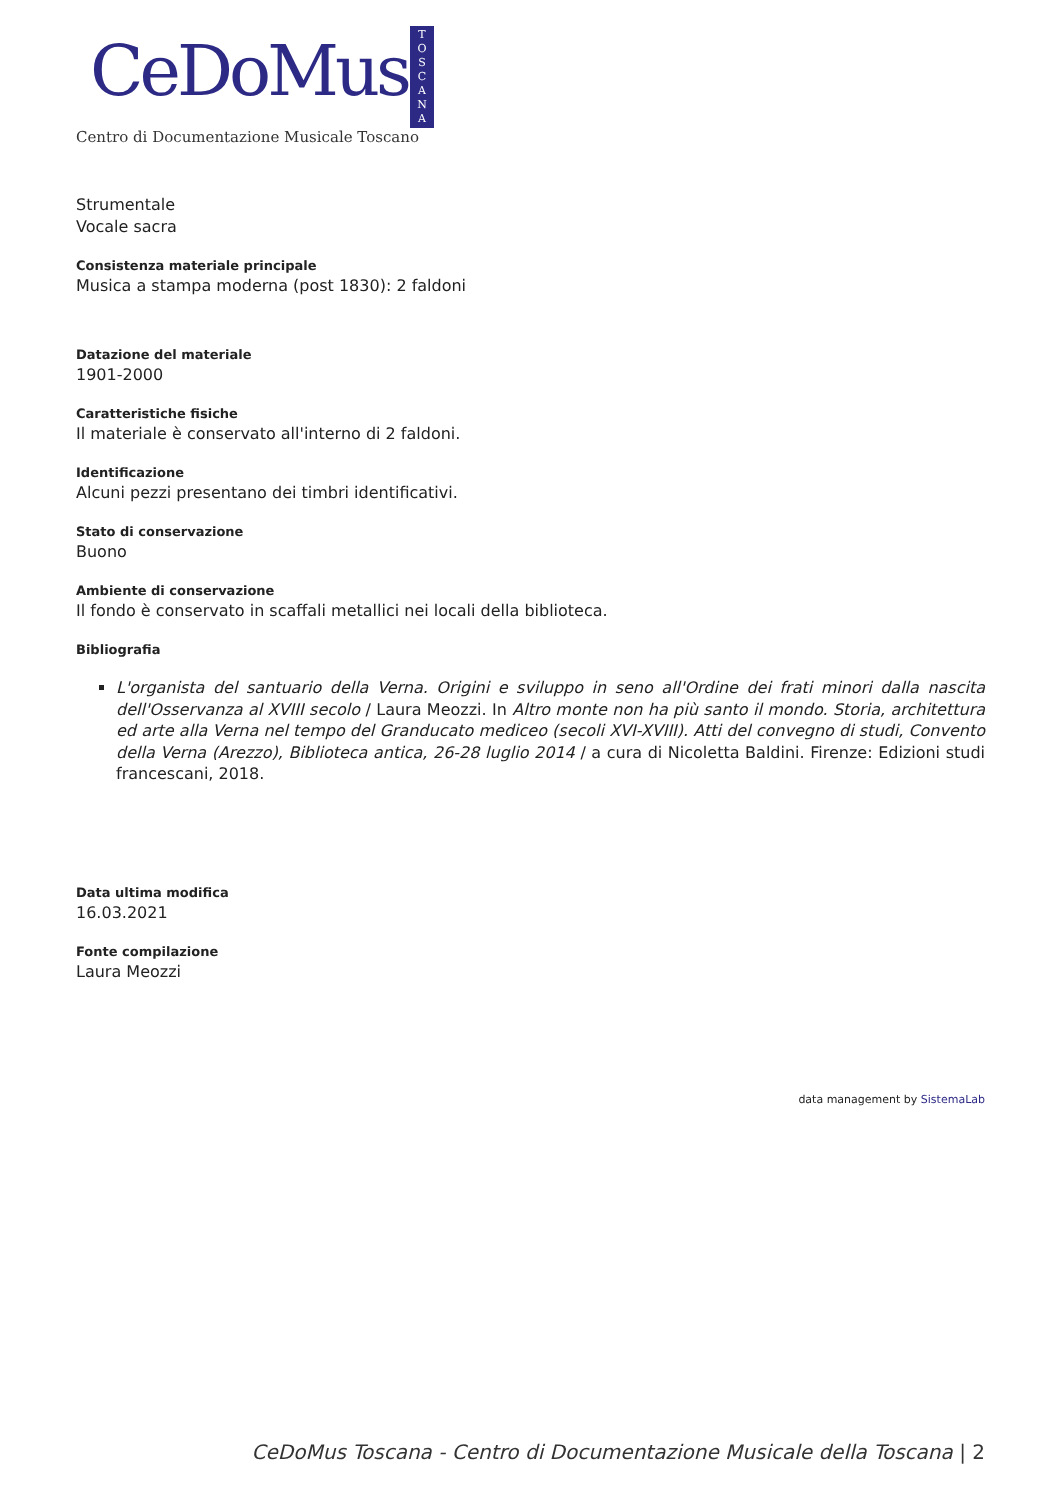CeDoMus
T
O
S
C
A
N
A
Centro di Documentazione Musicale Toscano
Strumentale
Vocale sacra
Consistenza materiale principale
Musica a stampa moderna (post 1830): 2 faldoni
Datazione del materiale
1901-2000
Caratteristiche fisiche
Il materiale è conservato all'interno di 2 faldoni.
Identificazione
Alcuni pezzi presentano dei timbri identificativi.
Stato di conservazione
Buono
Ambiente di conservazione
Il fondo è conservato in scaffali metallici nei locali della biblioteca.
Bibliografia
L'organista del santuario della Verna. Origini e sviluppo in seno all'Ordine dei frati minori dalla nascita dell'Osservanza al XVIII secolo / Laura Meozzi. In Altro monte non ha più santo il mondo. Storia, architettura ed arte alla Verna nel tempo del Granducato mediceo (secoli XVI-XVIII). Atti del convegno di studi, Convento della Verna (Arezzo), Biblioteca antica, 26-28 luglio 2014 / a cura di Nicoletta Baldini. Firenze: Edizioni studi francescani, 2018.
Data ultima modifica
16.03.2021
Fonte compilazione
Laura Meozzi
data management by SistemaLab
CeDoMus Toscana - Centro di Documentazione Musicale della Toscana | 2